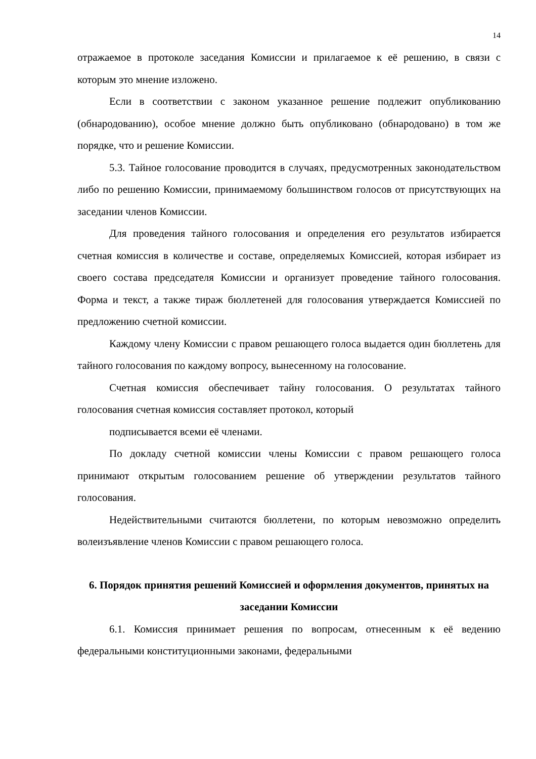14
отражаемое в протоколе заседания Комиссии и прилагаемое к её решению, в связи с которым это мнение изложено.
Если в соответствии с законом указанное решение подлежит опубликованию (обнародованию), особое мнение должно быть опубликовано (обнародовано) в том же порядке, что и решение Комиссии.
5.3. Тайное голосование проводится в случаях, предусмотренных законодательством либо по решению Комиссии, принимаемому большинством голосов от присутствующих на заседании членов Комиссии.
Для проведения тайного голосования и определения его результатов избирается счетная комиссия в количестве и составе, определяемых Комиссией, которая избирает из своего состава председателя Комиссии и организует проведение тайного голосования. Форма и текст, а также тираж бюллетеней для голосования утверждается Комиссией по предложению счетной комиссии.
Каждому члену Комиссии с правом решающего голоса выдается один бюллетень для тайного голосования по каждому вопросу, вынесенному на голосование.
Счетная комиссия обеспечивает тайну голосования. О результатах тайного голосования счетная комиссия составляет протокол, который
подписывается всеми её членами.
По докладу счетной комиссии члены Комиссии с правом решающего голоса принимают открытым голосованием решение об утверждении результатов тайного голосования.
Недействительными считаются бюллетени, по которым невозможно определить волеизъявление членов Комиссии с правом решающего голоса.
6. Порядок принятия решений Комиссией и оформления документов, принятых на заседании Комиссии
6.1. Комиссия принимает решения по вопросам, отнесенным к её ведению федеральными конституционными законами, федеральными